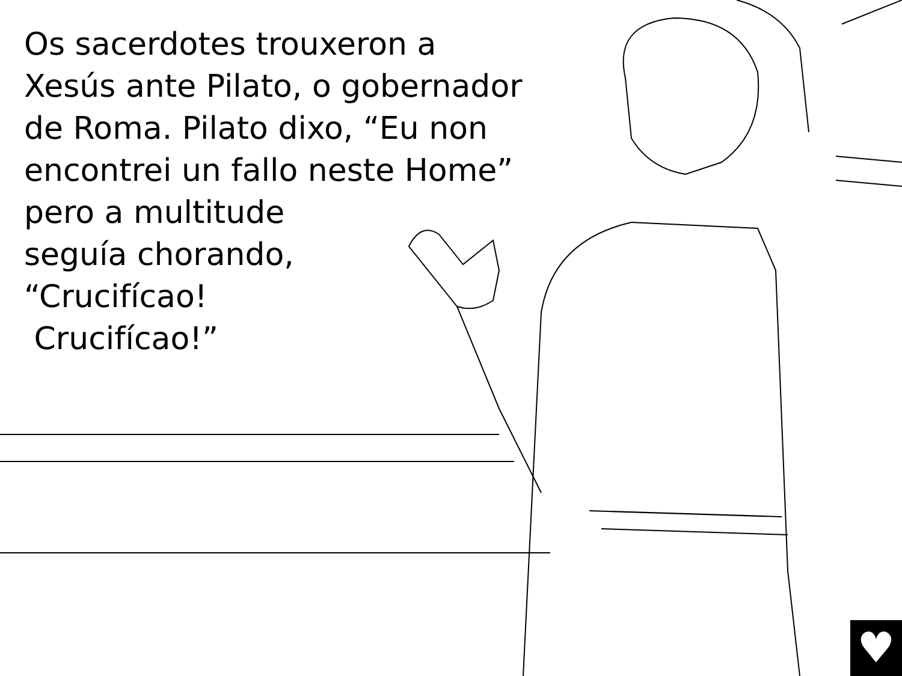Os sacerdotes trouxeron a
Xesús ante Pilato, o gobernador
de Roma. Pilato dixo, “Eu non
encontrei un fallo neste Home”
pero a multitude
seguía chorando,
“Crucifícao!
Crucifícao!”
♥